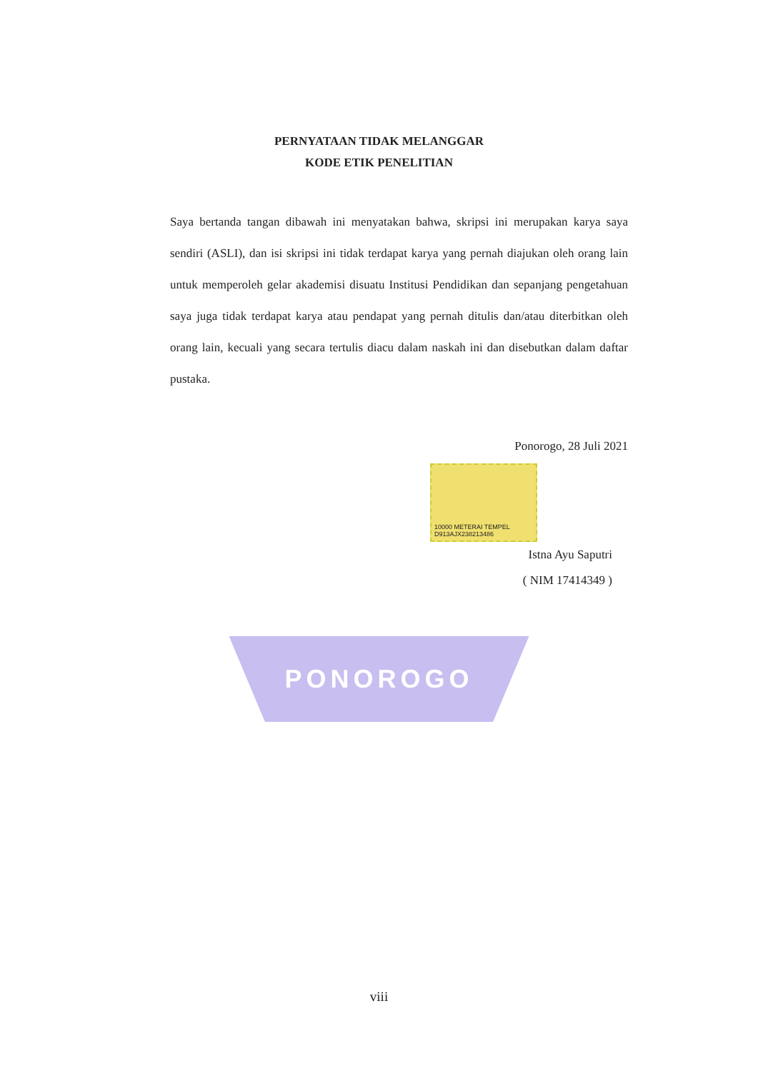PERNYATAAN TIDAK MELANGGAR
KODE ETIK PENELITIAN
Saya bertanda tangan dibawah ini menyatakan bahwa, skripsi ini merupakan karya saya sendiri (ASLI), dan isi skripsi ini tidak terdapat karya yang pernah diajukan oleh orang lain untuk memperoleh gelar akademisi disuatu Institusi Pendidikan dan sepanjang pengetahuan saya juga tidak terdapat karya atau pendapat yang pernah ditulis dan/atau diterbitkan oleh orang lain, kecuali yang secara tertulis diacu dalam naskah ini dan disebutkan dalam daftar pustaka.
Ponorogo, 28 Juli 2021
10000 METERAI TEMPEL
D913AJX238213486
Istna Ayu Saputri
( NIM 17414349 )
PONOROGO
viii